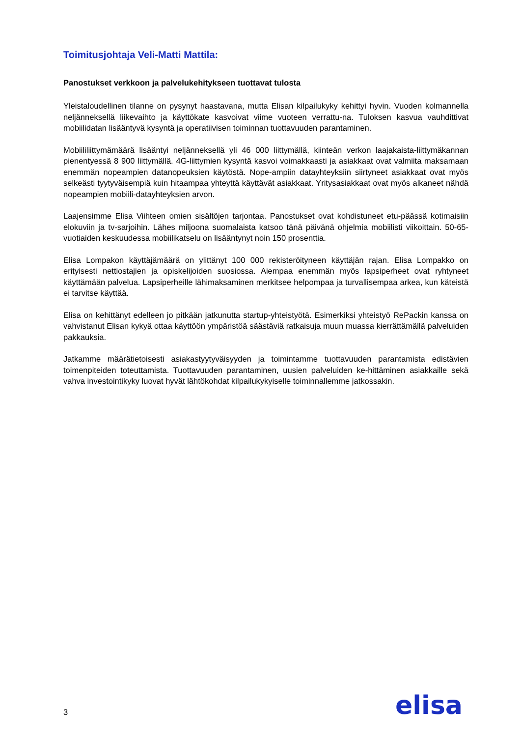Toimitusjohtaja Veli-Matti Mattila:
Panostukset verkkoon ja palvelukehitykseen tuottavat tulosta
Yleistaloudellinen tilanne on pysynyt haastavana, mutta Elisan kilpailukyky kehittyi hyvin. Vuoden kolmannella neljänneksellä liikevaihto ja käyttökate kasvoivat viime vuoteen verrattu-na. Tuloksen kasvua vauhdittivat mobiilidatan lisääntyvä kysyntä ja operatiivisen toiminnan tuottavuuden parantaminen.
Mobiililiittymämäärä lisääntyi neljänneksellä yli 46 000 liittymällä, kiinteän verkon laajakaista-liittymäkannan pienentyessä 8 900 liittymällä. 4G-liittymien kysyntä kasvoi voimakkaasti ja asiakkaat ovat valmiita maksamaan enemmän nopeampien datanopeuksien käytöstä. Nope-ampiin datayhteyksiin siirtyneet asiakkaat ovat myös selkeästi tyytyväisempiä kuin hitaampaa yhteyttä käyttävät asiakkaat. Yritysasiakkaat ovat myös alkaneet nähdä nopeampien mobiili-datayhteyksien arvon.
Laajensimme Elisa Viihteen omien sisältöjen tarjontaa. Panostukset ovat kohdistuneet etu-päässä kotimaisiin elokuviin ja tv-sarjoihin. Lähes miljoona suomalaista katsoo tänä päivänä ohjelmia mobiilisti viikoittain. 50-65-vuotiaiden keskuudessa mobiilikatselu on lisääntynyt noin 150 prosenttia.
Elisa Lompakon käyttäjämäärä on ylittänyt 100 000 rekisteröityneen käyttäjän rajan. Elisa Lompakko on erityisesti nettiostajien ja opiskelijoiden suosiossa. Aiempaa enemmän myös lapsiperheet ovat ryhtyneet käyttämään palvelua. Lapsiperheille lähimaksaminen merkitsee helpompaa ja turvallisempaa arkea, kun käteistä ei tarvitse käyttää.
Elisa on kehittänyt edelleen jo pitkään jatkunutta startup-yhteistyötä. Esimerkiksi yhteistyö RePackin kanssa on vahvistanut Elisan kykyä ottaa käyttöön ympäristöä säästäviä ratkaisuja muun muassa kierrättämällä palveluiden pakkauksia.
Jatkamme määrätietoisesti asiakastyytyväisyyden ja toimintamme tuottavuuden parantamista edistävien toimenpiteiden toteuttamista. Tuottavuuden parantaminen, uusien palveluiden ke-hittäminen asiakkaille sekä vahva investointikyky luovat hyvät lähtökohdat kilpailukykyiselle toiminnallemme jatkossakin.
3 elisa